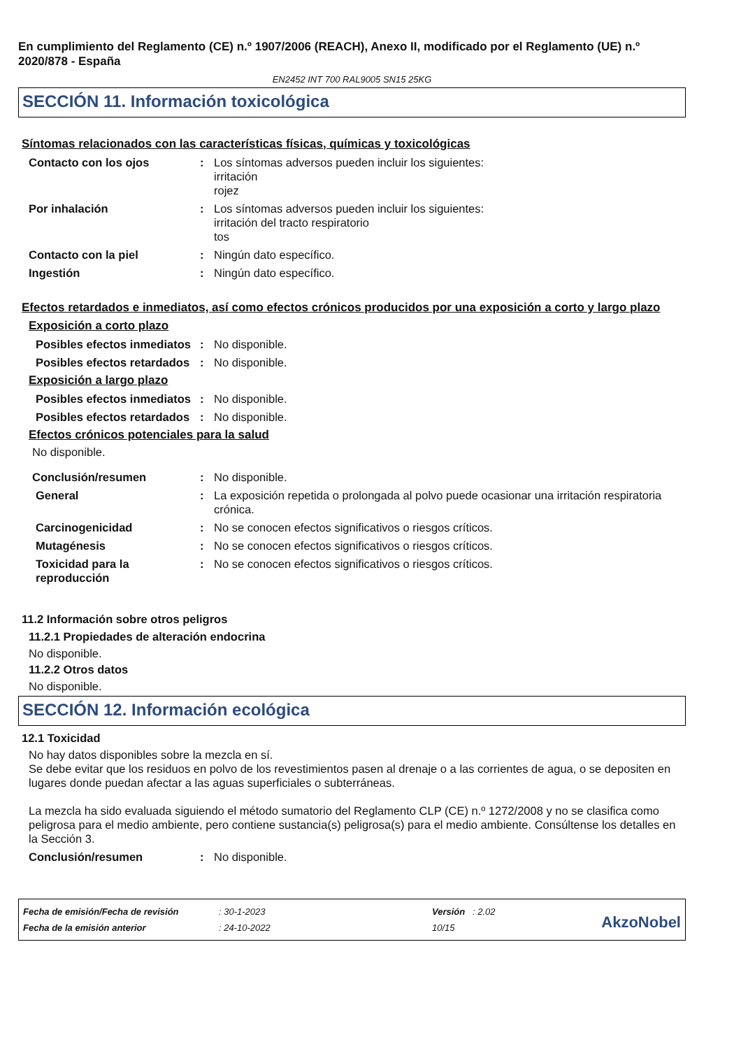En cumplimiento del Reglamento (CE) n.º 1907/2006 (REACH), Anexo II, modificado por el Reglamento (UE) n.º 2020/878 - España
EN2452 INT 700 RAL9005 SN15 25KG
SECCIÓN 11. Información toxicológica
Síntomas relacionados con las características físicas, químicas y toxicológicas
Contacto con los ojos : Los síntomas adversos pueden incluir los siguientes:
irritación
rojez
Por inhalación : Los síntomas adversos pueden incluir los siguientes:
irritación del tracto respiratorio
tos
Contacto con la piel : Ningún dato específico.
Ingestión : Ningún dato específico.
Efectos retardados e inmediatos, así como efectos crónicos producidos por una exposición a corto y largo plazo
Exposición a corto plazo
Posibles efectos inmediatos
: No disponible.
Posibles efectos retardados
: No disponible.
Exposición a largo plazo
Posibles efectos inmediatos
: No disponible.
Posibles efectos retardados
: No disponible.
Efectos crónicos potenciales para la salud
No disponible.
Conclusión/resumen : No disponible.
General : La exposición repetida o prolongada al polvo puede ocasionar una irritación respiratoria crónica.
Carcinogenicidad : No se conocen efectos significativos o riesgos críticos.
Mutagénesis : No se conocen efectos significativos o riesgos críticos.
Toxicidad para la reproducción
: No se conocen efectos significativos o riesgos críticos.
11.2 Información sobre otros peligros
11.2.1 Propiedades de alteración endocrina
No disponible.
11.2.2 Otros datos
No disponible.
SECCIÓN 12. Información ecológica
12.1 Toxicidad
No hay datos disponibles sobre la mezcla en sí.
Se debe evitar que los residuos en polvo de los revestimientos pasen al drenaje o a las corrientes de agua, o se depositen en lugares donde puedan afectar a las aguas superficiales o subterráneas.
La mezcla ha sido evaluada siguiendo el método sumatorio del Reglamento CLP (CE) n.º 1272/2008 y no se clasifica como peligrosa para el medio ambiente, pero contiene sustancia(s) peligrosa(s) para el medio ambiente. Consúltense los detalles en la Sección 3.
Conclusión/resumen : No disponible.
| Fecha de emisión/Fecha de revisión | : 30-1-2023 | Versión : 2.02 |
| Fecha de la emisión anterior | : 24-10-2022 | 10/15 |
AkzoNobel